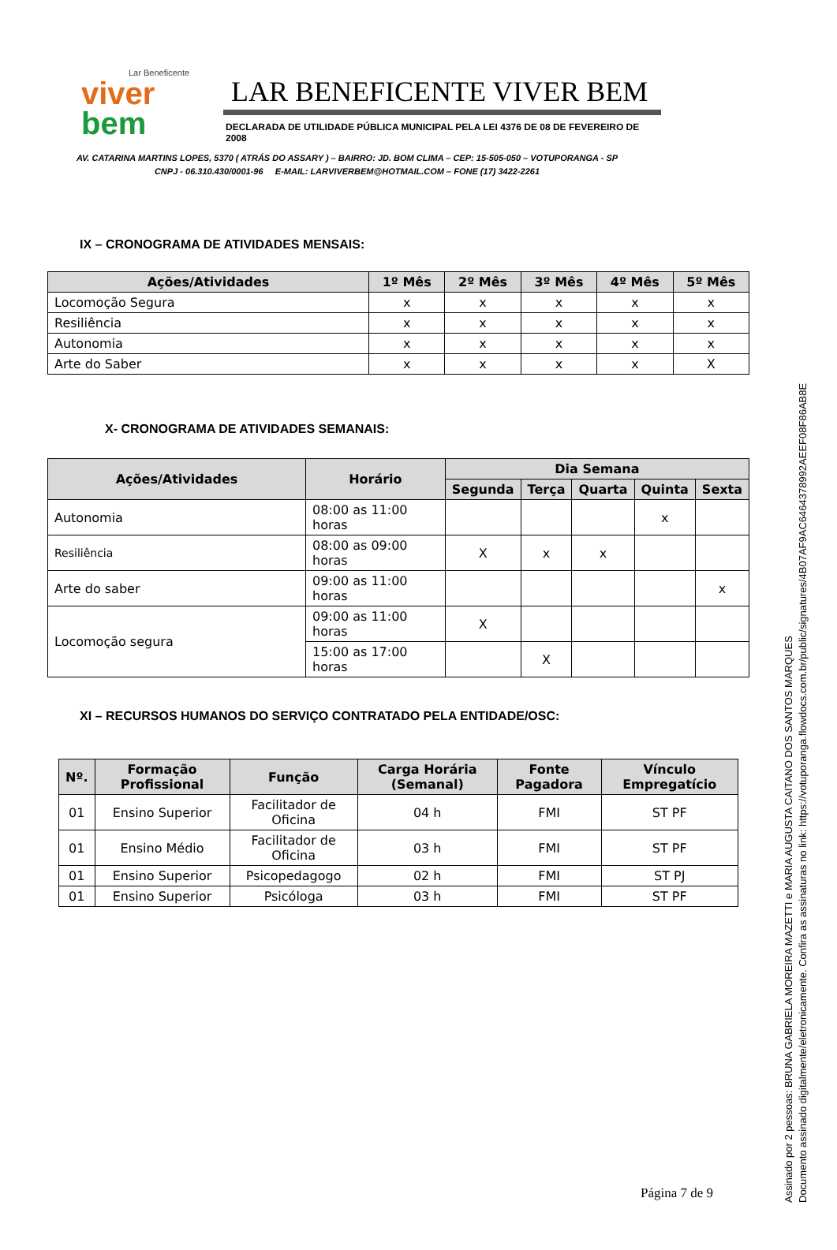Lar Beneficente
viver
bem
LAR BENEFICENTE VIVER BEM
DECLARADA DE UTILIDADE PÚBLICA MUNICIPAL PELA LEI 4376 DE 08 DE FEVEREIRO DE 2008
AV. CATARINA MARTINS LOPES, 5370 ( ATRÁS DO ASSARY ) – BAIRRO: JD. BOM CLIMA – CEP: 15-505-050 – VOTUPORANGA - SP
CNPJ - 06.310.430/0001-96 E-MAIL: LARVIVERBEM@HOTMAIL.COM – FONE (17) 3422-2261
IX – CRONOGRAMA DE ATIVIDADES MENSAIS:
| Ações/Atividades | 1º Mês | 2º Mês | 3º Mês | 4º Mês | 5º Mês |
| --- | --- | --- | --- | --- | --- |
| Locomoção Segura | x | x | x | x | x |
| Resiliência | x | x | x | x | x |
| Autonomia | x | x | x | x | x |
| Arte do Saber | x | x | x | x | X |
X- CRONOGRAMA DE ATIVIDADES SEMANAIS:
| Ações/Atividades | Horário | Dia Semana | | | | |
| --- | --- | --- | --- | --- | --- | --- |
| | | Segunda | Terça | Quarta | Quinta | Sexta |
| Autonomia | 08:00 as 11:00 horas | | | | x | |
| Resiliência | 08:00 as 09:00 horas | X | x | x | | |
| Arte do saber | 09:00 as 11:00 horas | | | | | x |
| Locomoção segura | 09:00 as 11:00 horas | X | | | | |
| | 15:00 as 17:00 horas | | X | | | |
XI – RECURSOS HUMANOS DO SERVIÇO CONTRATADO PELA ENTIDADE/OSC:
| Nº. | Formação Profissional | Função | Carga Horária (Semanal) | Fonte Pagadora | Vínculo Empregatício |
| --- | --- | --- | --- | --- | --- |
| 01 | Ensino Superior | Facilitador de Oficina | 04 h | FMI | ST PF |
| 01 | Ensino Médio | Facilitador de Oficina | 03 h | FMI | ST PF |
| 01 | Ensino Superior | Psicopedagogo | 02 h | FMI | ST PJ |
| 01 | Ensino Superior | Psicóloga | 03 h | FMI | ST PF |
Página 7 de 9
Assinado por 2 pessoas: BRUNA GABRIELA MOREIRA MAZETTI e MARIA AUGUSTA CAITANO DOS SANTOS MARQUES
Documento assinado digitalmente/eletronicamente. Confira as assinaturas no link: https://votuporanga.flowdocs.com.br/public/signatures/4B07AF9AC6464378992AEEF08F86AB8E